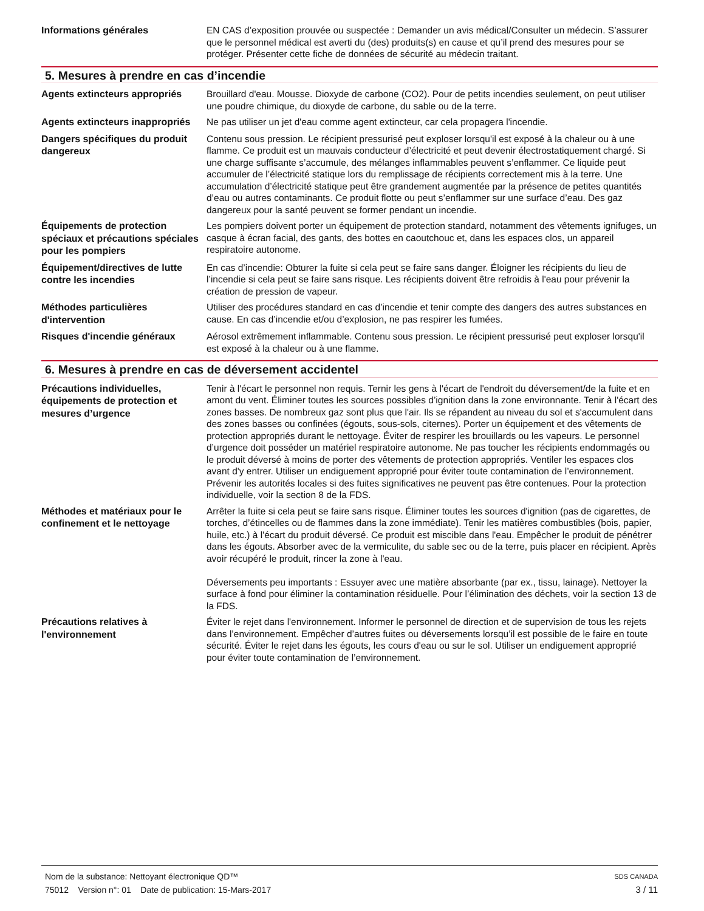Informations générales
EN CAS d’exposition prouvée ou suspectée : Demander un avis médical/Consulter un médecin. S’assurer que le personnel médical est averti du (des) produits(s) en cause et qu’il prend des mesures pour se protéger. Présenter cette fiche de données de sécurité au médecin traitant.
5. Mesures à prendre en cas d’incendie
Agents extincteurs appropriés
Brouillard d'eau. Mousse. Dioxyde de carbone (CO2). Pour de petits incendies seulement, on peut utiliser une poudre chimique, du dioxyde de carbone, du sable ou de la terre.
Agents extincteurs inappropriés
Ne pas utiliser un jet d'eau comme agent extincteur, car cela propagera l'incendie.
Dangers spécifiques du produit dangereux
Contenu sous pression. Le récipient pressurisé peut exploser lorsqu'il est exposé à la chaleur ou à une flamme. Ce produit est un mauvais conducteur d’électricité et peut devenir électrostatiquement chargé. Si une charge suffisante s’accumule, des mélanges inflammables peuvent s’enflammer. Ce liquide peut accumuler de l’électricité statique lors du remplissage de récipients correctement mis à la terre. Une accumulation d’électricité statique peut être grandement augmentée par la présence de petites quantités d’eau ou autres contaminants. Ce produit flotte ou peut s’enflammer sur une surface d’eau. Des gaz dangereux pour la santé peuvent se former pendant un incendie.
Équipements de protection spéciaux et précautions spéciales pour les pompiers
Les pompiers doivent porter un équipement de protection standard, notamment des vêtements ignifuges, un casque à écran facial, des gants, des bottes en caoutchouc et, dans les espaces clos, un appareil respiratoire autonome.
Équipement/directives de lutte contre les incendies
En cas d’incendie: Obturer la fuite si cela peut se faire sans danger. Éloigner les récipients du lieu de l’incendie si cela peut se faire sans risque. Les récipients doivent être refroidis à l'eau pour prévenir la création de pression de vapeur.
Méthodes particulières d'intervention
Utiliser des procédures standard en cas d’incendie et tenir compte des dangers des autres substances en cause. En cas d’incendie et/ou d’explosion, ne pas respirer les fumées.
Risques d'incendie généraux
Aérosol extrêmement inflammable. Contenu sous pression. Le récipient pressurisé peut exploser lorsqu'il est exposé à la chaleur ou à une flamme.
6. Mesures à prendre en cas de déversement accidentel
Précautions individuelles, équipements de protection et mesures d’urgence
Tenir à l'écart le personnel non requis. Ternir les gens à l'écart de l'endroit du déversement/de la fuite et en amont du vent. Éliminer toutes les sources possibles d’ignition dans la zone environnante. Tenir à l'écart des zones basses. De nombreux gaz sont plus que l'air. Ils se répandent au niveau du sol et s'accumulent dans des zones basses ou confinées (égouts, sous-sols, citernes). Porter un équipement et des vêtements de protection appropriés durant le nettoyage. Éviter de respirer les brouillards ou les vapeurs. Le personnel d’urgence doit posséder un matériel respiratoire autonome. Ne pas toucher les récipients endommagés ou le produit déversé à moins de porter des vêtements de protection appropriés. Ventiler les espaces clos avant d'y entrer. Utiliser un endiguement approprié pour éviter toute contamination de l’environnement. Prévenir les autorités locales si des fuites significatives ne peuvent pas être contenues. Pour la protection individuelle, voir la section 8 de la FDS.
Méthodes et matériaux pour le confinement et le nettoyage
Arrêter la fuite si cela peut se faire sans risque. Éliminer toutes les sources d'ignition (pas de cigarettes, de torches, d’étincelles ou de flammes dans la zone immédiate). Tenir les matières combustibles (bois, papier, huile, etc.) à l'écart du produit déversé. Ce produit est miscible dans l'eau. Empêcher le produit de pénétrer dans les égouts. Absorber avec de la vermiculite, du sable sec ou de la terre, puis placer en récipient. Après avoir récupéré le produit, rincer la zone à l'eau.
Déversements peu importants : Essuyer avec une matière absorbante (par ex., tissu, lainage). Nettoyer la surface à fond pour éliminer la contamination résiduelle. Pour l’élimination des déchets, voir la section 13 de la FDS.
Précautions relatives à l'environnement
Éviter le rejet dans l'environnement. Informer le personnel de direction et de supervision de tous les rejets dans l’environnement. Empêcher d’autres fuites ou déversements lorsqu’il est possible de le faire en toute sécurité. Éviter le rejet dans les égouts, les cours d'eau ou sur le sol. Utiliser un endiguement approprié pour éviter toute contamination de l’environnement.
Nom de la substance: Nettoyant électronique QD™ SDS CANADA
75012 Version n°: 01 Date de publication: 15-Mars-2017 3 / 11